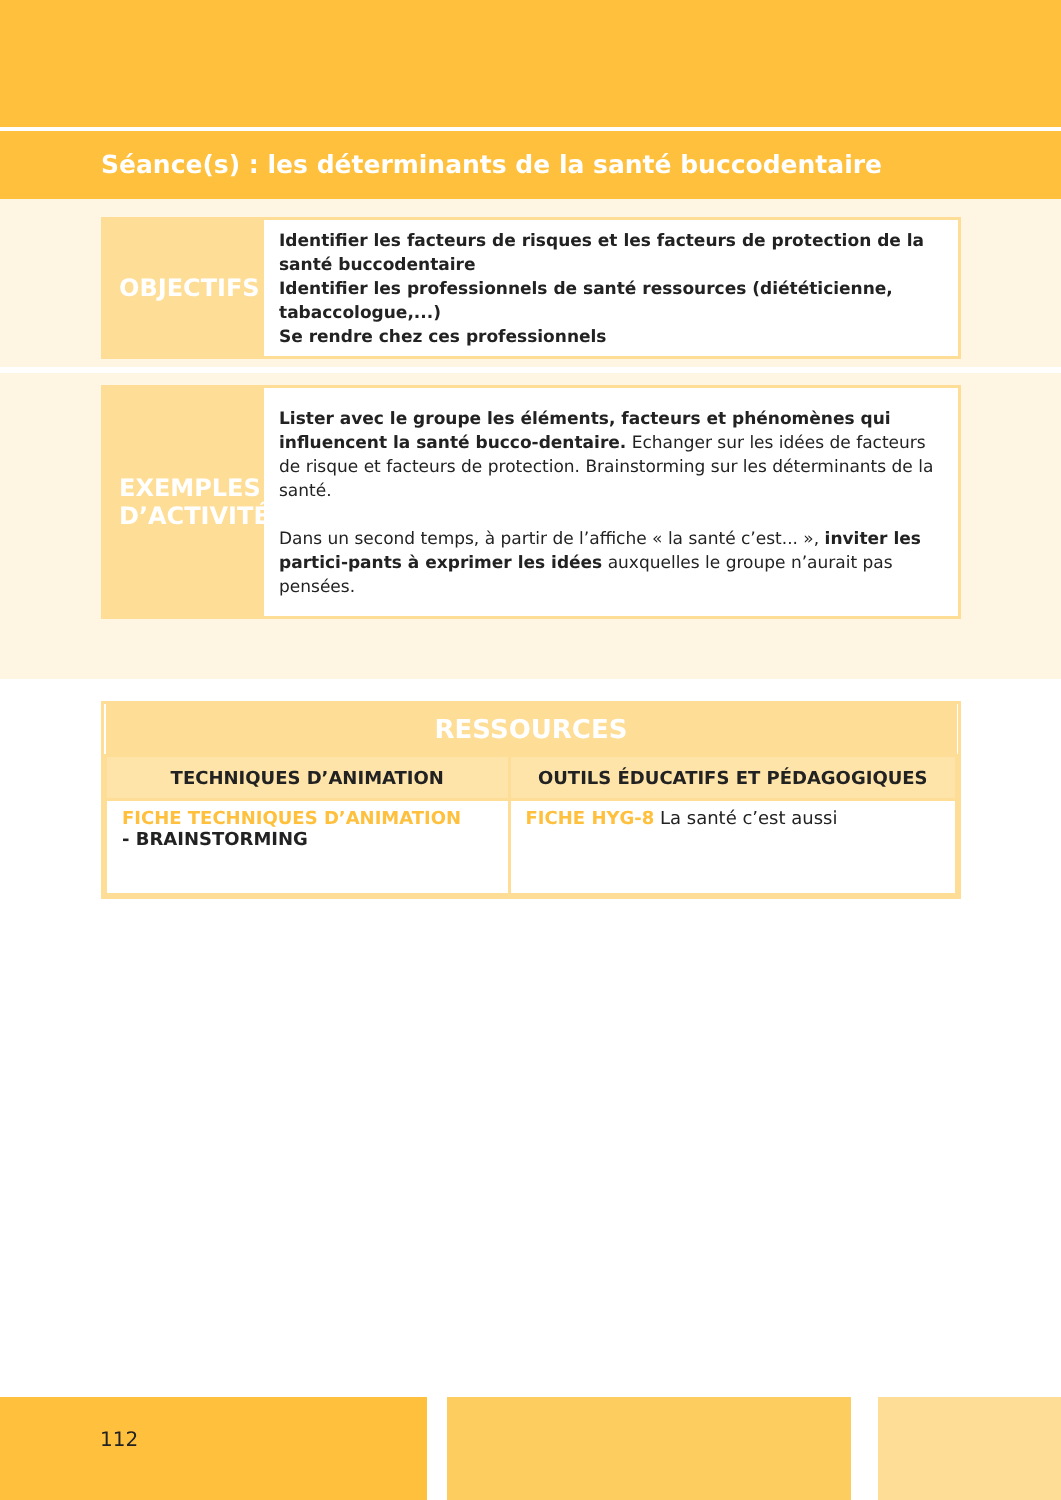Séance(s) : les déterminants de la santé buccodentaire
OBJECTIFS
Identifier les facteurs de risques et les facteurs de protection de la santé buccodentaire
Identifier les professionnels de santé ressources (diététicienne, tabaccologue,...)
Se rendre chez ces professionnels
EXEMPLES
D’ACTIVITÉ
Lister avec le groupe les éléments, facteurs et phénomènes qui influencent la santé bucco-dentaire. Echanger sur les idées de facteurs de risque et facteurs de protection. Brainstorming sur les déterminants de la santé.
Dans un second temps, à partir de l’affiche « la santé c’est... », inviter les partici-pants à exprimer les idées auxquelles le groupe n’aurait pas pensées.
| RESSOURCES | |
| --- | --- |
| TECHNIQUES D’ANIMATION | OUTILS ÉDUCATIFS ET PÉDAGOGIQUES |
| FICHE TECHNIQUES D’ANIMATION - BRAINSTORMING | FICHE HYG-8 La santé c’est aussi |
112